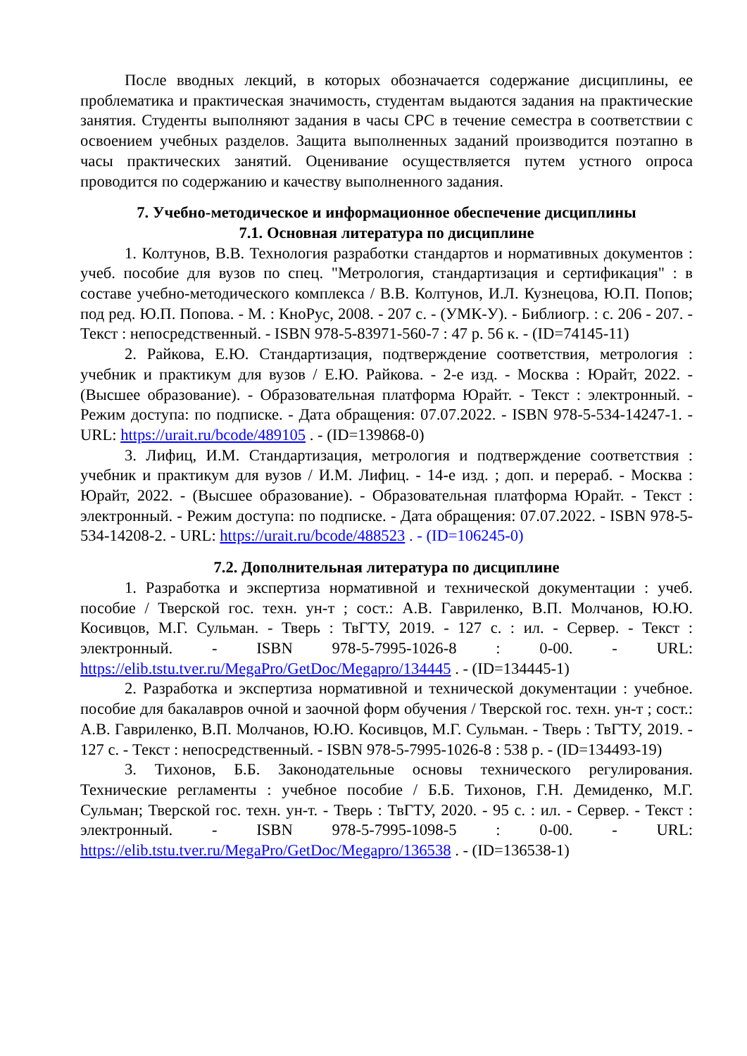После вводных лекций, в которых обозначается содержание дисциплины, ее проблематика и практическая значимость, студентам выдаются задания на практические занятия. Студенты выполняют задания в часы СРС в течение семестра в соответствии с освоением учебных разделов. Защита выполненных заданий производится поэтапно в часы практических занятий. Оценивание осуществляется путем устного опроса проводится по содержанию и качеству выполненного задания.
7. Учебно-методическое и информационное обеспечение дисциплины
7.1. Основная литература по дисциплине
1. Колтунов, В.В. Технология разработки стандартов и нормативных документов : учеб. пособие для вузов по спец. "Метрология, стандартизация и сертификация" : в составе учебно-методического комплекса / В.В. Колтунов, И.Л. Кузнецова, Ю.П. Попов; под ред. Ю.П. Попова. - М. : КноРус, 2008. - 207 с. - (УМК-У). - Библиогр. : с. 206 - 207. - Текст : непосредственный. - ISBN 978-5-83971-560-7 : 47 р. 56 к. - (ID=74145-11)
2. Райкова, Е.Ю. Стандартизация, подтверждение соответствия, метрология : учебник и практикум для вузов / Е.Ю. Райкова. - 2-е изд. - Москва : Юрайт, 2022. - (Высшее образование). - Образовательная платформа Юрайт. - Текст : электронный. - Режим доступа: по подписке. - Дата обращения: 07.07.2022. - ISBN 978-5-534-14247-1. - URL: https://urait.ru/bcode/489105 . - (ID=139868-0)
3. Лифиц, И.М. Стандартизация, метрология и подтверждение соответствия : учебник и практикум для вузов / И.М. Лифиц. - 14-е изд. ; доп. и перераб. - Москва : Юрайт, 2022. - (Высшее образование). - Образовательная платформа Юрайт. - Текст : электронный. - Режим доступа: по подписке. - Дата обращения: 07.07.2022. - ISBN 978-5-534-14208-2. - URL: https://urait.ru/bcode/488523 . - (ID=106245-0)
7.2. Дополнительная литература по дисциплине
1. Разработка и экспертиза нормативной и технической документации : учеб. пособие / Тверской гос. техн. ун-т ; сост.: А.В. Гавриленко, В.П. Молчанов, Ю.Ю. Косивцов, М.Г. Сульман. - Тверь : ТвГТУ, 2019. - 127 с. : ил. - Сервер. - Текст : электронный. - ISBN 978-5-7995-1026-8 : 0-00. - URL: https://elib.tstu.tver.ru/MegaPro/GetDoc/Megapro/134445 . - (ID=134445-1)
2. Разработка и экспертиза нормативной и технической документации : учебное. пособие для бакалавров очной и заочной форм обучения / Тверской гос. техн. ун-т ; сост.: А.В. Гавриленко, В.П. Молчанов, Ю.Ю. Косивцов, М.Г. Сульман. - Тверь : ТвГТУ, 2019. - 127 с. - Текст : непосредственный. - ISBN 978-5-7995-1026-8 : 538 р. - (ID=134493-19)
3. Тихонов, Б.Б. Законодательные основы технического регулирования. Технические регламенты : учебное пособие / Б.Б. Тихонов, Г.Н. Демиденко, М.Г. Сульман; Тверской гос. техн. ун-т. - Тверь : ТвГТУ, 2020. - 95 с. : ил. - Сервер. - Текст : электронный. - ISBN 978-5-7995-1098-5 : 0-00. - URL: https://elib.tstu.tver.ru/MegaPro/GetDoc/Megapro/136538 . - (ID=136538-1)